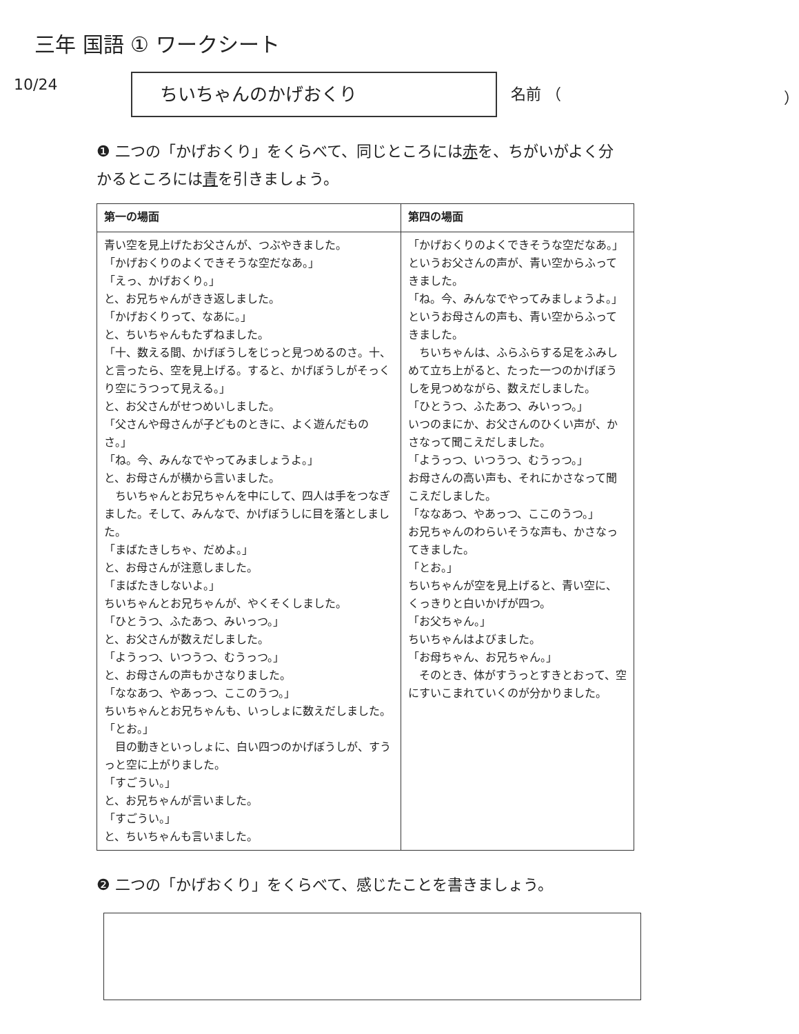三年 国語 ① ワークシート
10/24
ちいちゃんのかげおくり
名前 （ ）
❶ 二つの「かげおくり」をくらべて、同じところには赤を、ちがいがよく分かるところには青を引きましょう。
| 第一の場面 | 第四の場面 |
| --- | --- |
| 青い空を見上げたお父さんが、つぶやきました。 「かげおくりのよくできそうな空だなあ。」 「えっ、かげおくり。」 と、お兄ちゃんがきき返しました。 「かげおくりって、なあに。」 と、ちいちゃんもたずねました。 「十、数える間、かげぼうしをじっと見つめるのさ。十、と言ったら、空を見上げる。すると、かげぼうしがそっくり空にうつって見える。」 と、お父さんがせつめいしました。 「父さんや母さんが子どものときに、よく遊んだものさ。」 「ね。今、みんなでやってみましょうよ。」 と、お母さんが横から言いました。 ちいちゃんとお兄ちゃんを中にして、四人は手をつなぎました。そして、みんなで、かげぼうしに目を落としました。 「まばたきしちゃ、だめよ。」 と、お母さんが注意しました。 「まばたきしないよ。」 ちいちゃんとお兄ちゃんが、やくそくしました。 「ひとうつ、ふたあつ、みいっつ。」 と、お父さんが数えだしました。 「ようっつ、いつうつ、むうっつ。」 と、お母さんの声もかさなりました。 「ななあつ、やあっつ、ここのうつ。」 ちいちゃんとお兄ちゃんも、いっしょに数えだしました。 「とお。」 目の動きといっしょに、白い四つのかげぼうしが、すうっと空に上がりました。 「すごうい。」 と、お兄ちゃんが言いました。 「すごうい。」 と、ちいちゃんも言いました。 | 「かげおくりのよくできそうな空だなあ。」 というお父さんの声が、青い空からふってきました。 「ね。今、みんなでやってみましょうよ。」 というお母さんの声も、青い空からふってきました。 ちいちゃんは、ふらふらする足をふみしめて立ち上がると、たった一つのかげぼうしを見つめながら、数えだしました。 「ひとうつ、ふたあつ、みいっつ。」 いつのまにか、お父さんのひくい声が、かさなって聞こえだしました。 「ようっつ、いつうつ、むうっつ。」 お母さんの高い声も、それにかさなって聞こえだしました。 「ななあつ、やあっつ、ここのうつ。」 お兄ちゃんのわらいそうな声も、かさなってきました。 「とお。」 ちいちゃんが空を見上げると、青い空に、くっきりと白いかげが四つ。 「お父ちゃん。」 ちいちゃんはよびました。 「お母ちゃん、お兄ちゃん。」 そのとき、体がすうっとすきとおって、空にすいこまれていくのが分かりました。 |
❷ 二つの「かげおくり」をくらべて、感じたことを書きましょう。